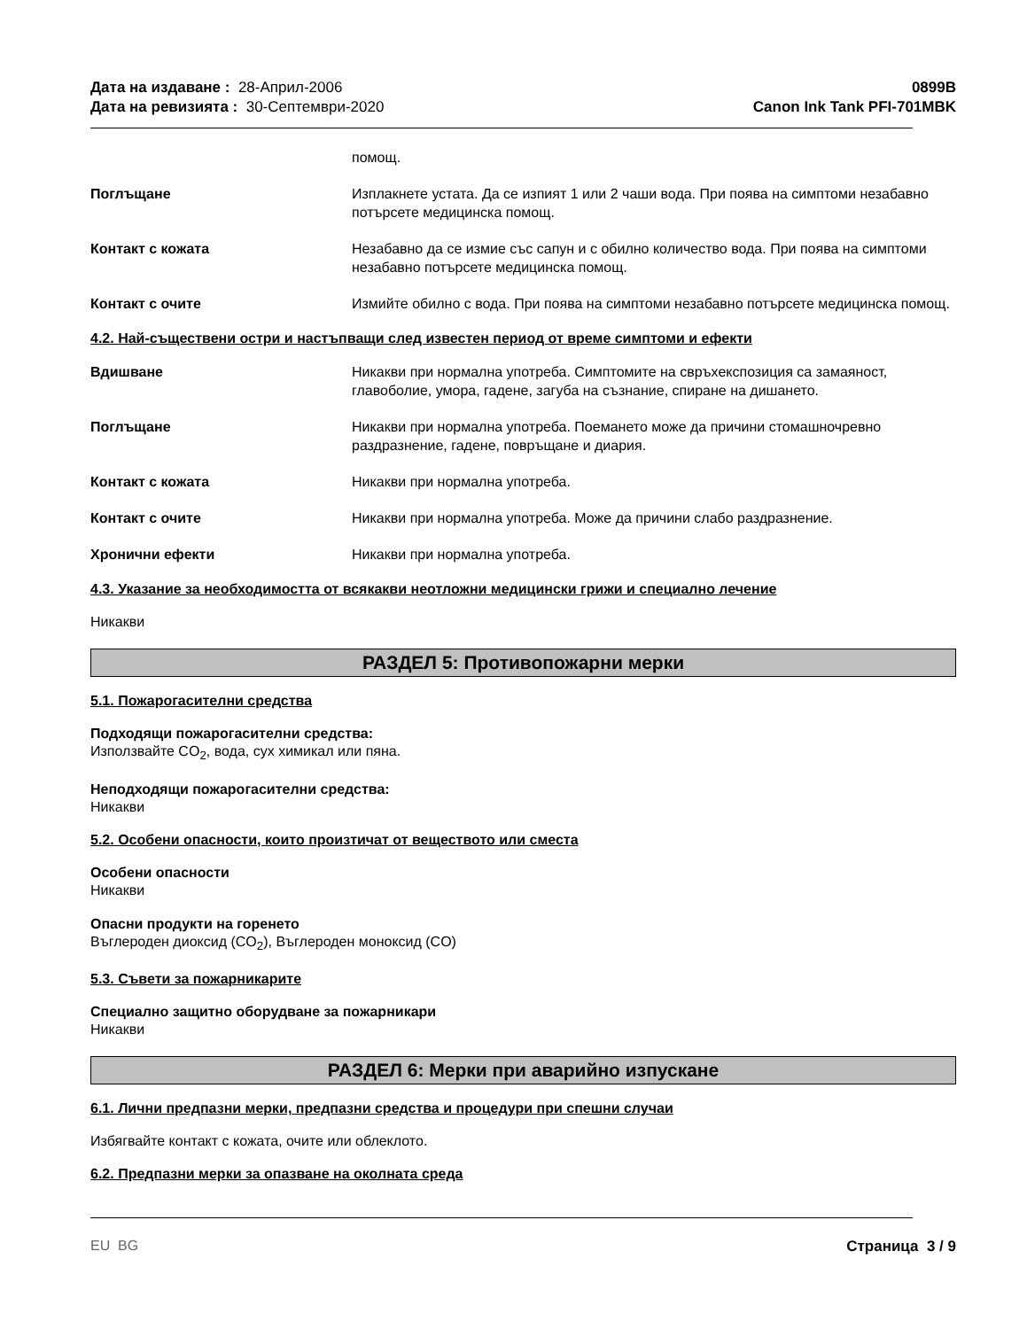Дата на издаване : 28-Април-2006
Дата на ревизията : 30-Септември-2020
0899B
Canon Ink Tank PFI-701MBK
помощ.
Поглъщане Изплакнете устата. Да се изпият 1 или 2 чаши вода. При поява на симптоми незабавно потърсете медицинска помощ.
Контакт с кожата Незабавно да се измие със сапун и с обилно количество вода. При поява на симптоми незабавно потърсете медицинска помощ.
Контакт с очите Измийте обилно с вода. При поява на симптоми незабавно потърсете медицинска помощ.
4.2. Най-съществени остри и настъпващи след известен период от време симптоми и ефекти
Вдишване Никакви при нормална употреба. Симптомите на свръхекспозиция са замаяност, главоболие, умора, гадене, загуба на съзнание, спиране на дишането.
Поглъщане Никакви при нормална употреба. Поемането може да причини стомашночревно раздразнение, гадене, повръщане и диария.
Контакт с кожата Никакви при нормална употреба.
Контакт с очите Никакви при нормална употреба. Може да причини слабо раздразнение.
Хронични ефекти Никакви при нормална употреба.
4.3. Указание за необходимостта от всякакви неотложни медицински грижи и специално лечение
Никакви
РАЗДЕЛ 5: Противопожарни мерки
5.1. Пожарогасителни средства
Подходящи пожарогасителни средства:
Използвайте CO<sub>2</sub>, вода, сух химикал или пяна.
Неподходящи пожарогасителни средства:
Никакви
5.2. Особени опасности, които произтичат от веществото или сместа
Особени опасности
Никакви
Опасни продукти на горенето
Въглероден диоксид (CO<sub>2</sub>), Въглероден моноксид (CO)
5.3. Съвети за пожарникарите
Специално защитно оборудване за пожарникари
Никакви
РАЗДЕЛ 6: Мерки при аварийно изпускане
6.1. Лични предпазни мерки, предпазни средства и процедури при спешни случаи
Избягвайте контакт с кожата, очите или облеклото.
6.2. Предпазни мерки за опазване на околната среда
EU BG Страница 3 / 9